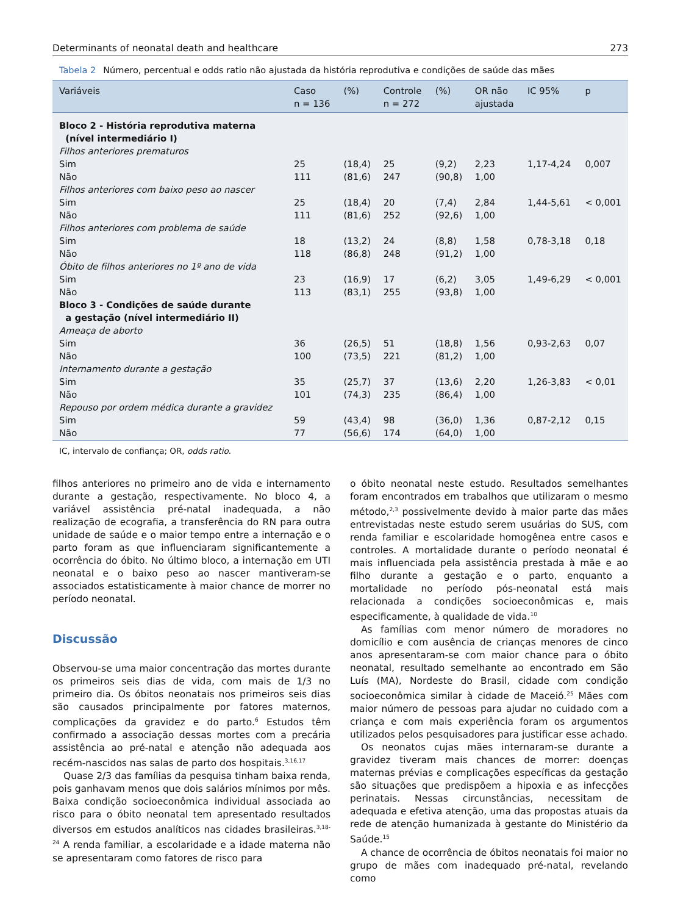Determinants of neonatal death and healthcare 273
Tabela 2 Número, percentual e odds ratio não ajustada da história reprodutiva e condições de saúde das mães
| Variáveis | Caso n = 136 | (%) | Controle n = 272 | (%) | OR não ajustada | IC 95% | p |
| --- | --- | --- | --- | --- | --- | --- | --- |
| Bloco 2 - História reprodutiva materna (nível intermediário I) | | | | | | | |
| Filhos anteriores prematuros | | | | | | | |
| Sim | 25 | (18,4) | 25 | (9,2) | 2,23 | 1,17-4,24 | 0,007 |
| Não | 111 | (81,6) | 247 | (90,8) | 1,00 | | |
| Filhos anteriores com baixo peso ao nascer | | | | | | | |
| Sim | 25 | (18,4) | 20 | (7,4) | 2,84 | 1,44-5,61 | < 0,001 |
| Não | 111 | (81,6) | 252 | (92,6) | 1,00 | | |
| Filhos anteriores com problema de saúde | | | | | | | |
| Sim | 18 | (13,2) | 24 | (8,8) | 1,58 | 0,78-3,18 | 0,18 |
| Não | 118 | (86,8) | 248 | (91,2) | 1,00 | | |
| Óbito de filhos anteriores no 1º ano de vida | | | | | | | |
| Sim | 23 | (16,9) | 17 | (6,2) | 3,05 | 1,49-6,29 | < 0,001 |
| Não | 113 | (83,1) | 255 | (93,8) | 1,00 | | |
| Bloco 3 - Condições de saúde durante a gestação (nível intermediário II) | | | | | | | |
| Ameaça de aborto | | | | | | | |
| Sim | 36 | (26,5) | 51 | (18,8) | 1,56 | 0,93-2,63 | 0,07 |
| Não | 100 | (73,5) | 221 | (81,2) | 1,00 | | |
| Internamento durante a gestação | | | | | | | |
| Sim | 35 | (25,7) | 37 | (13,6) | 2,20 | 1,26-3,83 | < 0,01 |
| Não | 101 | (74,3) | 235 | (86,4) | 1,00 | | |
| Repouso por ordem médica durante a gravidez | | | | | | | |
| Sim | 59 | (43,4) | 98 | (36,0) | 1,36 | 0,87-2,12 | 0,15 |
| Não | 77 | (56,6) | 174 | (64,0) | 1,00 | | |
IC, intervalo de confiança; OR, odds ratio.
filhos anteriores no primeiro ano de vida e internamento durante a gestação, respectivamente. No bloco 4, a variável assistência pré-natal inadequada, a não realização de ecografia, a transferência do RN para outra unidade de saúde e o maior tempo entre a internação e o parto foram as que influenciaram significantemente a ocorrência do óbito. No último bloco, a internação em UTI neonatal e o baixo peso ao nascer mantiveram-se associados estatisticamente à maior chance de morrer no período neonatal.
Discussão
Observou-se uma maior concentração das mortes durante os primeiros seis dias de vida, com mais de 1/3 no primeiro dia. Os óbitos neonatais nos primeiros seis dias são causados principalmente por fatores maternos, complicações da gravidez e do parto.<sup>6</sup> Estudos têm confirmado a associação dessas mortes com a precária assistência ao pré-natal e atenção não adequada aos recém-nascidos nas salas de parto dos hospitais.<sup>3,16,17</sup>
Quase 2/3 das famílias da pesquisa tinham baixa renda, pois ganhavam menos que dois salários mínimos por mês. Baixa condição socioeconômica individual associada ao risco para o óbito neonatal tem apresentado resultados diversos em estudos analíticos nas cidades brasileiras.<sup>3,18-24</sup> A renda familiar, a escolaridade e a idade materna não se apresentaram como fatores de risco para
o óbito neonatal neste estudo. Resultados semelhantes foram encontrados em trabalhos que utilizaram o mesmo método,<sup>2,3</sup> possivelmente devido à maior parte das mães entrevistadas neste estudo serem usuárias do SUS, com renda familiar e escolaridade homogênea entre casos e controles. A mortalidade durante o período neonatal é mais influenciada pela assistência prestada à mãe e ao filho durante a gestação e o parto, enquanto a mortalidade no período pós-neonatal está mais relacionada a condições socioeconômicas e, mais especificamente, à qualidade de vida.<sup>10</sup>
As famílias com menor número de moradores no domicílio e com ausência de crianças menores de cinco anos apresentaram-se com maior chance para o óbito neonatal, resultado semelhante ao encontrado em São Luís (MA), Nordeste do Brasil, cidade com condição socioeconômica similar à cidade de Maceió.<sup>25</sup> Mães com maior número de pessoas para ajudar no cuidado com a criança e com mais experiência foram os argumentos utilizados pelos pesquisadores para justificar esse achado.
Os neonatos cujas mães internaram-se durante a gravidez tiveram mais chances de morrer: doenças maternas prévias e complicações específicas da gestação são situações que predispõem a hipoxia e as infecções perinatais. Nessas circunstâncias, necessitam de adequada e efetiva atenção, uma das propostas atuais da rede de atenção humanizada à gestante do Ministério da Saúde.<sup>15</sup>
A chance de ocorrência de óbitos neonatais foi maior no grupo de mães com inadequado pré-natal, revelando como